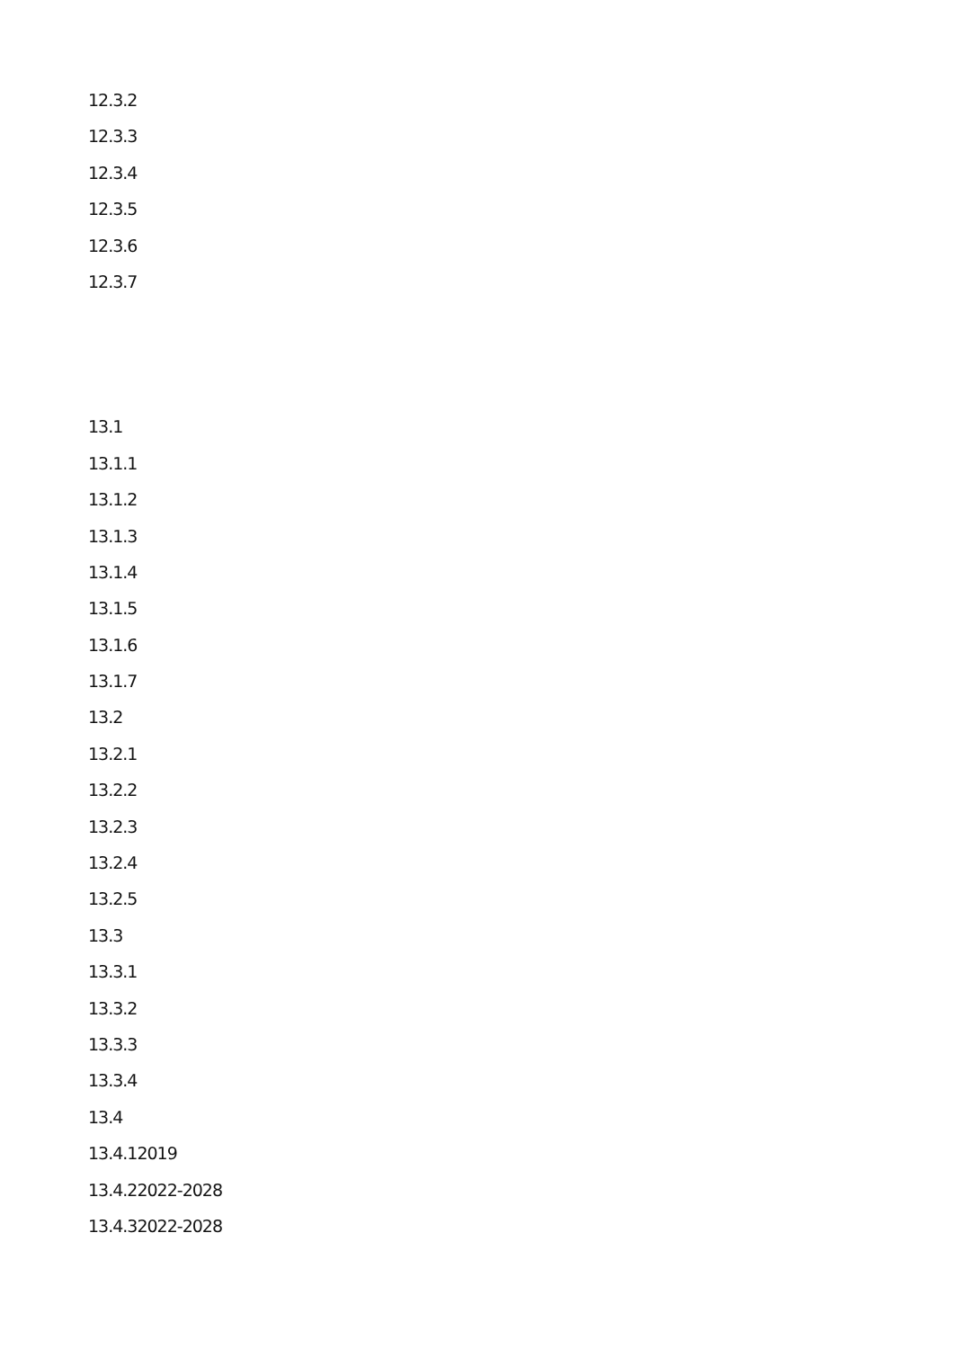12.3.2
12.3.3
12.3.4
12.3.5
12.3.6
12.3.7
13.1
13.1.1
13.1.2
13.1.3
13.1.4
13.1.5
13.1.6
13.1.7
13.2
13.2.1
13.2.2
13.2.3
13.2.4
13.2.5
13.3
13.3.1
13.3.2
13.3.3
13.3.4
13.4
13.4.12019
13.4.22022-2028
13.4.32022-2028